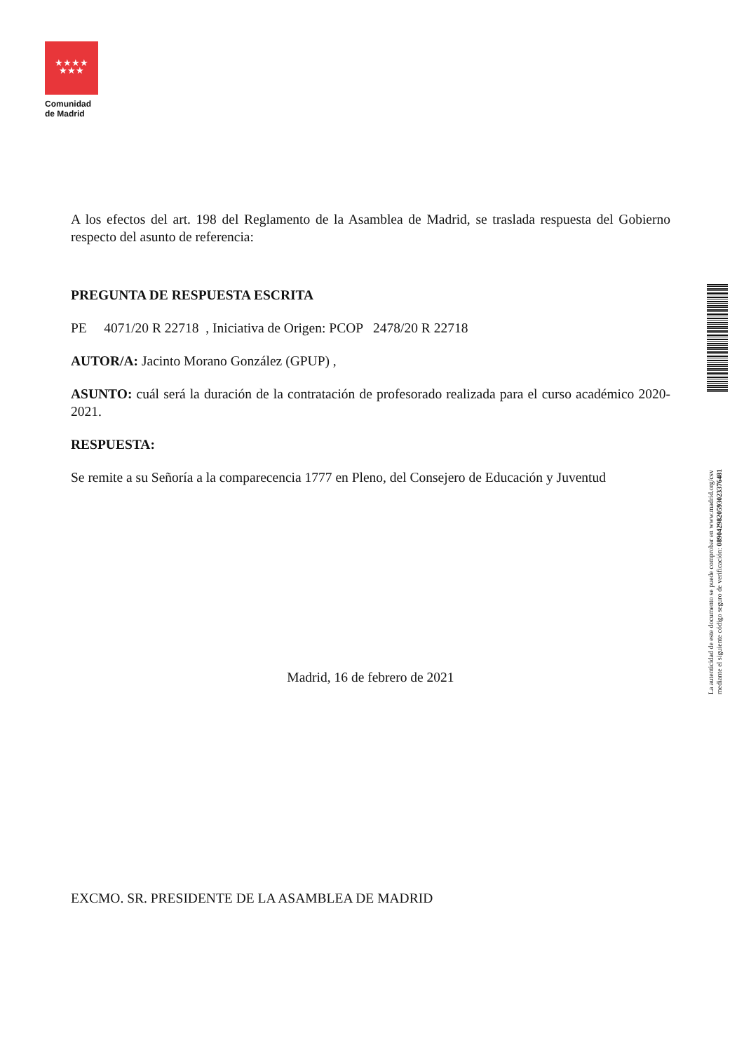★★★★
★★★
Comunidad
de Madrid
A los efectos del art. 198 del Reglamento de la Asamblea de Madrid, se traslada respuesta del Gobierno respecto del asunto de referencia:
PREGUNTA DE RESPUESTA ESCRITA
PE 4071/20 R 22718 , Iniciativa de Origen: PCOP 2478/20 R 22718
AUTOR/A: Jacinto Morano González (GPUP) ,
ASUNTO: cuál será la duración de la contratación de profesorado realizada para el curso académico 2020-2021.
RESPUESTA:
Se remite a su Señoría a la comparecencia 1777 en Pleno, del Consejero de Educación y Juventud
Madrid, 16 de febrero de 2021
EXCMO. SR. PRESIDENTE DE LA ASAMBLEA DE MADRID
La autenticidad de este documento se puede comprobar en www.madrid.org/csv
mediante el siguiente código seguro de verificación: 0890429820593023376481